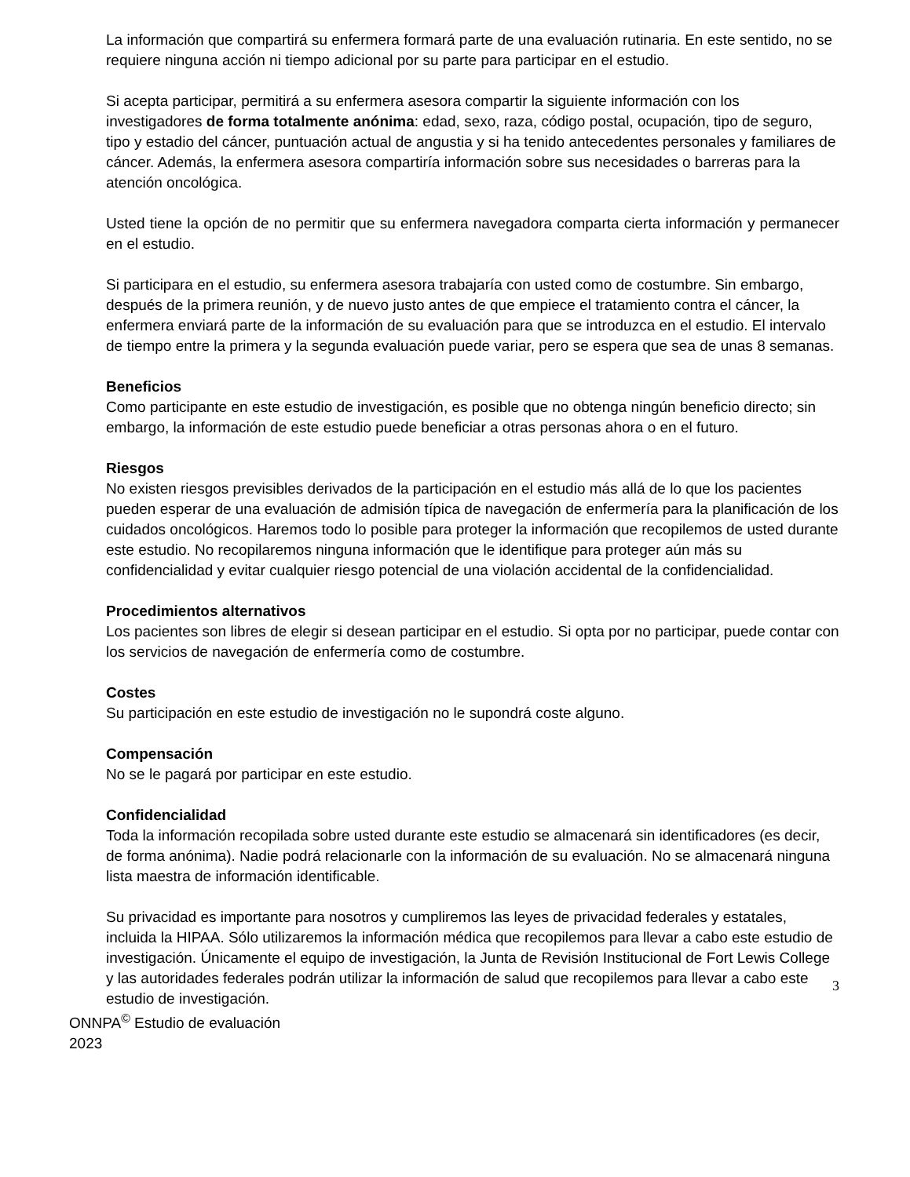La información que compartirá su enfermera formará parte de una evaluación rutinaria. En este sentido, no se requiere ninguna acción ni tiempo adicional por su parte para participar en el estudio.
Si acepta participar, permitirá a su enfermera asesora compartir la siguiente información con los investigadores de forma totalmente anónima: edad, sexo, raza, código postal, ocupación, tipo de seguro, tipo y estadio del cáncer, puntuación actual de angustia y si ha tenido antecedentes personales y familiares de cáncer. Además, la enfermera asesora compartiría información sobre sus necesidades o barreras para la atención oncológica.
Usted tiene la opción de no permitir que su enfermera navegadora comparta cierta información y permanecer en el estudio.
Si participara en el estudio, su enfermera asesora trabajaría con usted como de costumbre. Sin embargo, después de la primera reunión, y de nuevo justo antes de que empiece el tratamiento contra el cáncer, la enfermera enviará parte de la información de su evaluación para que se introduzca en el estudio. El intervalo de tiempo entre la primera y la segunda evaluación puede variar, pero se espera que sea de unas 8 semanas.
Beneficios
Como participante en este estudio de investigación, es posible que no obtenga ningún beneficio directo; sin embargo, la información de este estudio puede beneficiar a otras personas ahora o en el futuro.
Riesgos
No existen riesgos previsibles derivados de la participación en el estudio más allá de lo que los pacientes pueden esperar de una evaluación de admisión típica de navegación de enfermería para la planificación de los cuidados oncológicos. Haremos todo lo posible para proteger la información que recopilemos de usted durante este estudio. No recopilaremos ninguna información que le identifique para proteger aún más su confidencialidad y evitar cualquier riesgo potencial de una violación accidental de la confidencialidad.
Procedimientos alternativos
Los pacientes son libres de elegir si desean participar en el estudio. Si opta por no participar, puede contar con los servicios de navegación de enfermería como de costumbre.
Costes
Su participación en este estudio de investigación no le supondrá coste alguno.
Compensación
No se le pagará por participar en este estudio.
Confidencialidad
Toda la información recopilada sobre usted durante este estudio se almacenará sin identificadores (es decir, de forma anónima). Nadie podrá relacionarle con la información de su evaluación. No se almacenará ninguna lista maestra de información identificable.
Su privacidad es importante para nosotros y cumpliremos las leyes de privacidad federales y estatales, incluida la HIPAA. Sólo utilizaremos la información médica que recopilemos para llevar a cabo este estudio de investigación. Únicamente el equipo de investigación, la Junta de Revisión Institucional de Fort Lewis College y las autoridades federales podrán utilizar la información de salud que recopilemos para llevar a cabo este estudio de investigación.
3
ONNPA<sup>©</sup> Estudio de evaluación
2023